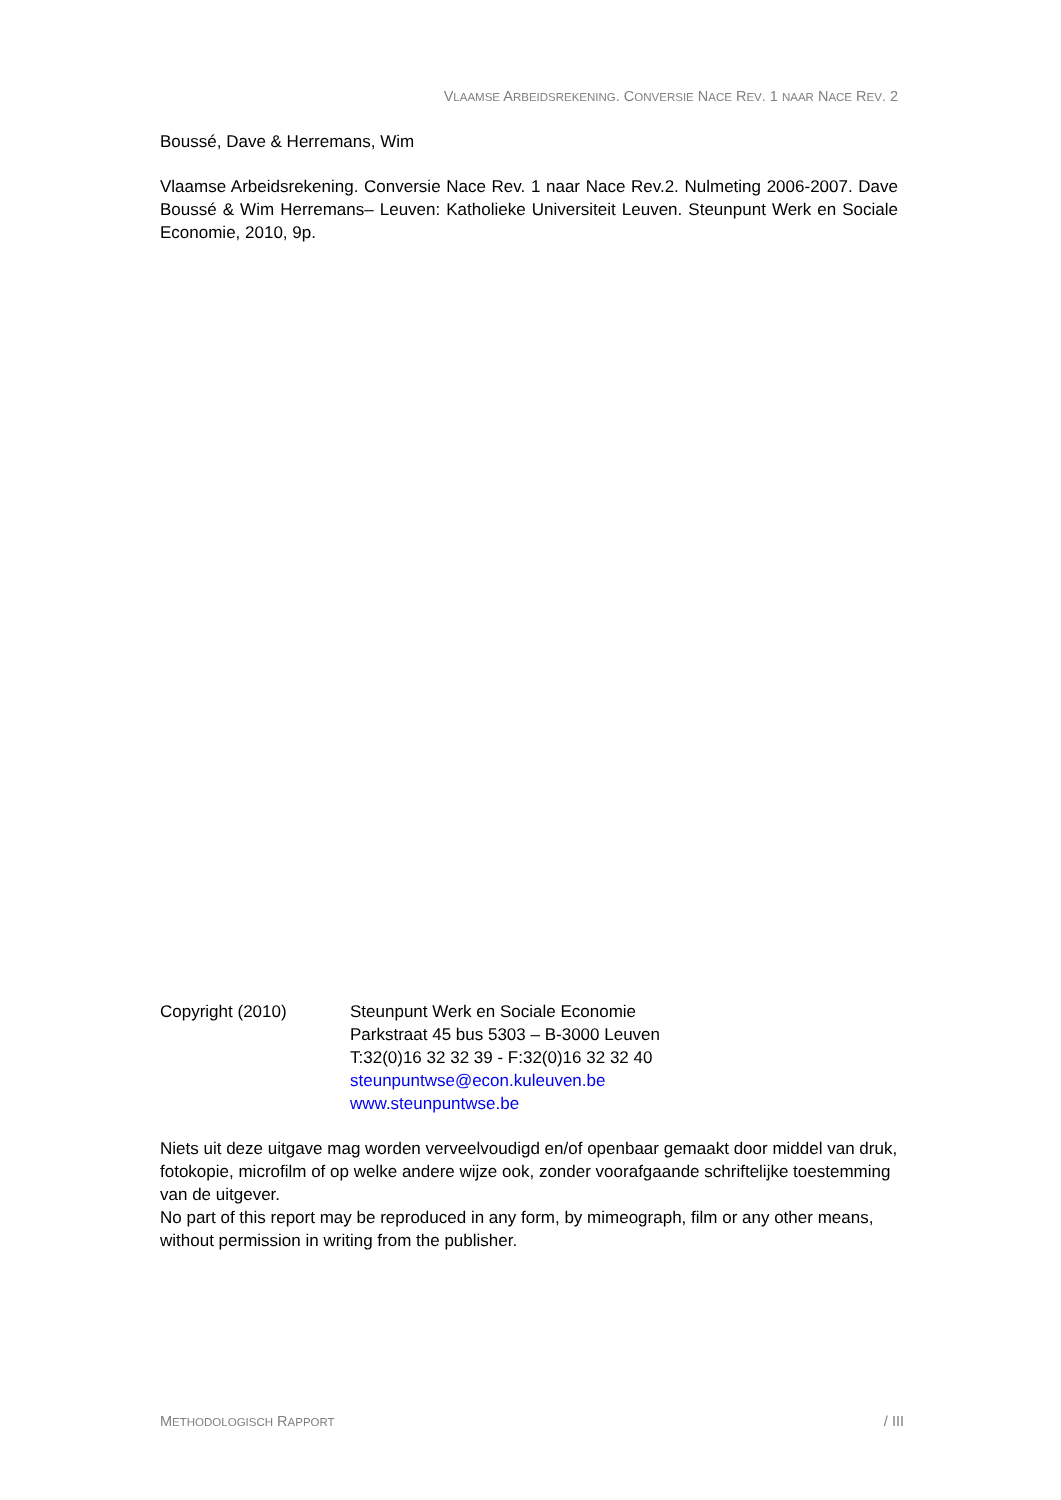VLAAMSE ARBEIDSREKENING. CONVERSIE NACE REV. 1 NAAR NACE REV. 2
Boussé, Dave & Herremans, Wim
Vlaamse Arbeidsrekening. Conversie Nace Rev. 1 naar Nace Rev.2. Nulmeting 2006-2007. Dave Boussé & Wim Herremans– Leuven: Katholieke Universiteit Leuven. Steunpunt Werk en Sociale Economie, 2010, 9p.
Copyright (2010) Steunpunt Werk en Sociale Economie
Parkstraat 45 bus 5303 – B-3000 Leuven
T:32(0)16 32 32 39 - F:32(0)16 32 32 40
steunpuntwse@econ.kuleuven.be
www.steunpuntwse.be
Niets uit deze uitgave mag worden verveelvoudigd en/of openbaar gemaakt door middel van druk, fotokopie, microfilm of op welke andere wijze ook, zonder voorafgaande schriftelijke toestemming van de uitgever.
No part of this report may be reproduced in any form, by mimeograph, film or any other means, without permission in writing from the publisher.
METHODOLOGISCH RAPPORT / III